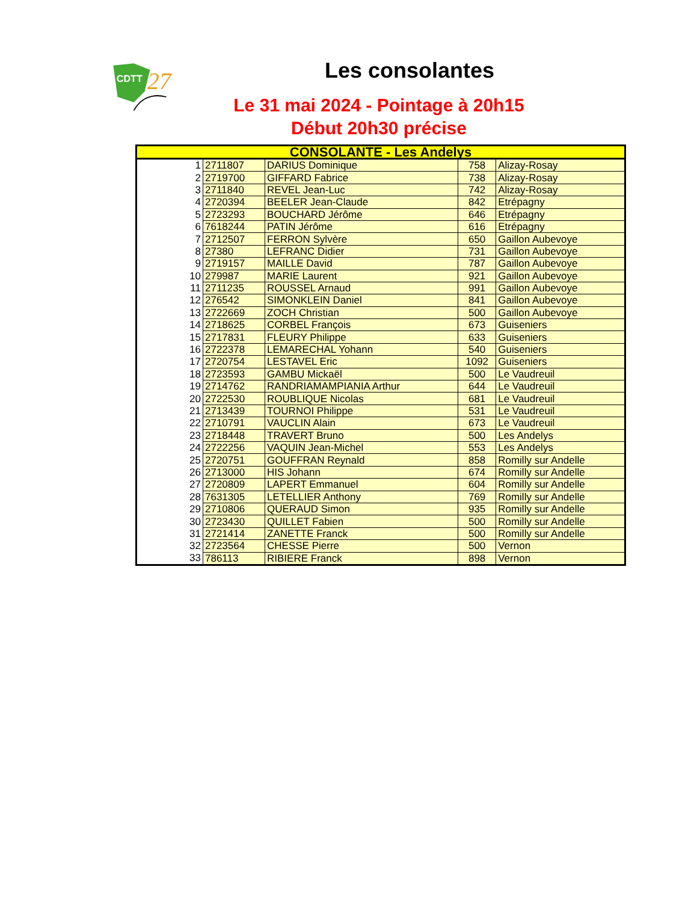CDTT
27
Les consolantes
Le 31 mai 2024 - Pointage à 20h15
Début 20h30 précise
| CONSOLANTE - Les Andelys | | | | |
| --- | --- | --- | --- | --- |
| 1 | 2711807 | DARIUS Dominique | 758 | Alizay-Rosay |
| 2 | 2719700 | GIFFARD Fabrice | 738 | Alizay-Rosay |
| 3 | 2711840 | REVEL Jean-Luc | 742 | Alizay-Rosay |
| 4 | 2720394 | BEELER Jean-Claude | 842 | Etrépagny |
| 5 | 2723293 | BOUCHARD Jérôme | 646 | Etrépagny |
| 6 | 7618244 | PATIN Jérôme | 616 | Etrépagny |
| 7 | 2712507 | FERRON Sylvère | 650 | Gaillon Aubevoye |
| 8 | 27380 | LEFRANC Didier | 731 | Gaillon Aubevoye |
| 9 | 2719157 | MAILLE David | 787 | Gaillon Aubevoye |
| 10 | 279987 | MARIE Laurent | 921 | Gaillon Aubevoye |
| 11 | 2711235 | ROUSSEL Arnaud | 991 | Gaillon Aubevoye |
| 12 | 276542 | SIMONKLEIN Daniel | 841 | Gaillon Aubevoye |
| 13 | 2722669 | ZOCH Christian | 500 | Gaillon Aubevoye |
| 14 | 2718625 | CORBEL François | 673 | Guiseniers |
| 15 | 2717831 | FLEURY Philippe | 633 | Guiseniers |
| 16 | 2722378 | LEMARECHAL Yohann | 540 | Guiseniers |
| 17 | 2720754 | LESTAVEL Eric | 1092 | Guiseniers |
| 18 | 2723593 | GAMBU Mickaël | 500 | Le Vaudreuil |
| 19 | 2714762 | RANDRIAMAMPIANIA Arthur | 644 | Le Vaudreuil |
| 20 | 2722530 | ROUBLIQUE Nicolas | 681 | Le Vaudreuil |
| 21 | 2713439 | TOURNOI Philippe | 531 | Le Vaudreuil |
| 22 | 2710791 | VAUCLIN Alain | 673 | Le Vaudreuil |
| 23 | 2718448 | TRAVERT Bruno | 500 | Les Andelys |
| 24 | 2722256 | VAQUIN Jean-Michel | 553 | Les Andelys |
| 25 | 2720751 | GOUFFRAN Reynald | 858 | Romilly sur Andelle |
| 26 | 2713000 | HIS Johann | 674 | Romilly sur Andelle |
| 27 | 2720809 | LAPERT Emmanuel | 604 | Romilly sur Andelle |
| 28 | 7631305 | LETELLIER Anthony | 769 | Romilly sur Andelle |
| 29 | 2710806 | QUERAUD Simon | 935 | Romilly sur Andelle |
| 30 | 2723430 | QUILLET Fabien | 500 | Romilly sur Andelle |
| 31 | 2721414 | ZANETTE Franck | 500 | Romilly sur Andelle |
| 32 | 2723564 | CHESSE Pierre | 500 | Vernon |
| 33 | 786113 | RIBIERE Franck | 898 | Vernon |